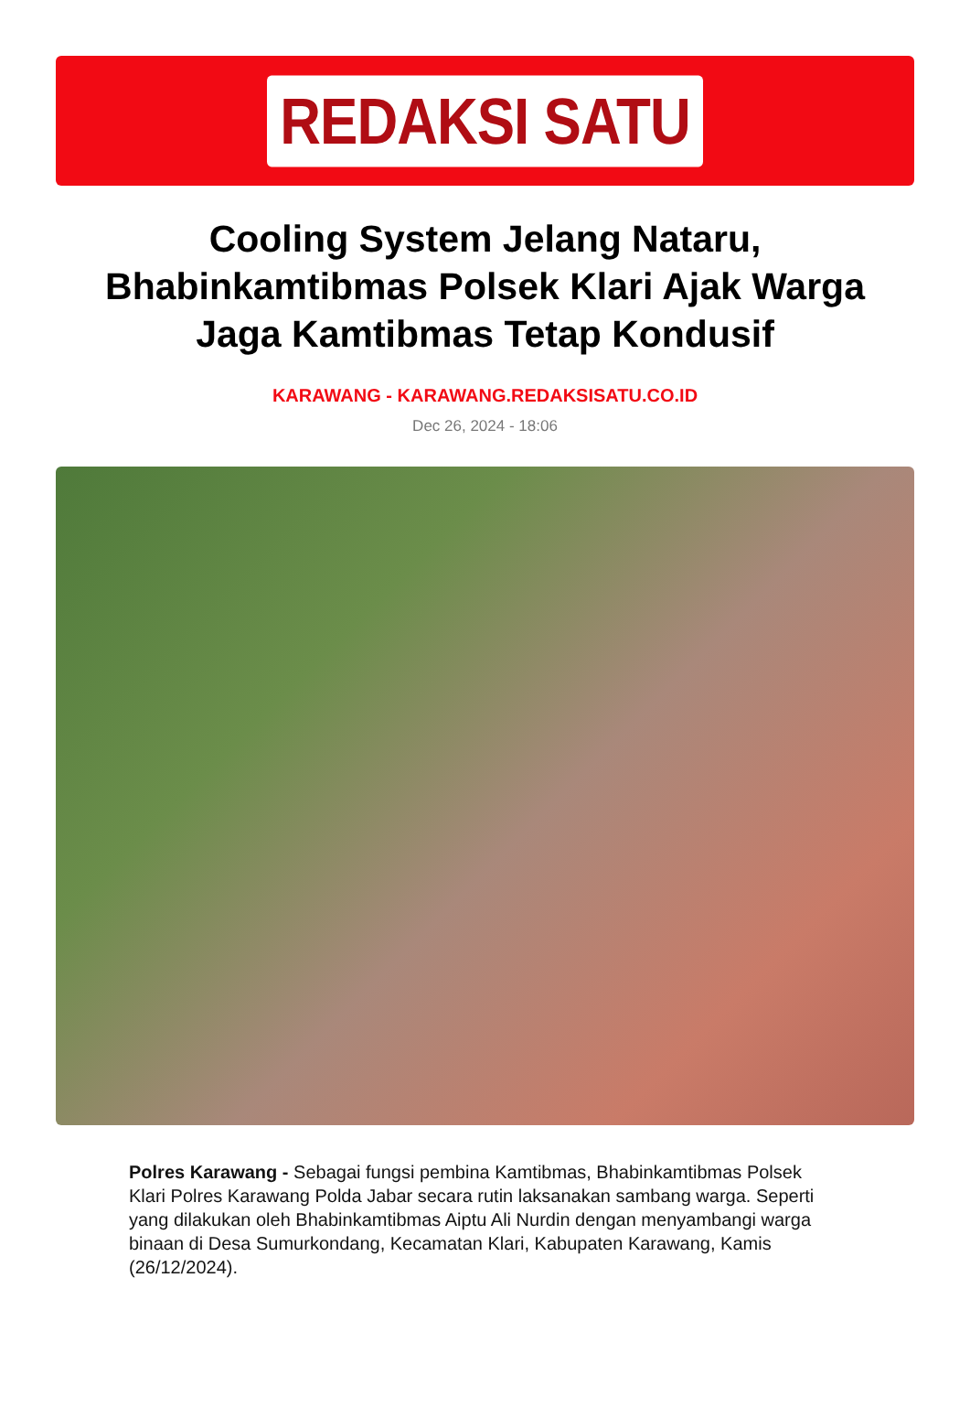REDAKSI SATU
Cooling System Jelang Nataru, Bhabinkamtibmas Polsek Klari Ajak Warga Jaga Kamtibmas Tetap Kondusif
KARAWANG - KARAWANG.REDAKSISATU.CO.ID
Dec 26, 2024 - 18:06
Polres Karawang - Sebagai fungsi pembina Kamtibmas, Bhabinkamtibmas Polsek Klari Polres Karawang Polda Jabar secara rutin laksanakan sambang warga. Seperti yang dilakukan oleh Bhabinkamtibmas Aiptu Ali Nurdin dengan menyambangi warga binaan di Desa Sumurkondang, Kecamatan Klari, Kabupaten Karawang, Kamis (26/12/2024).